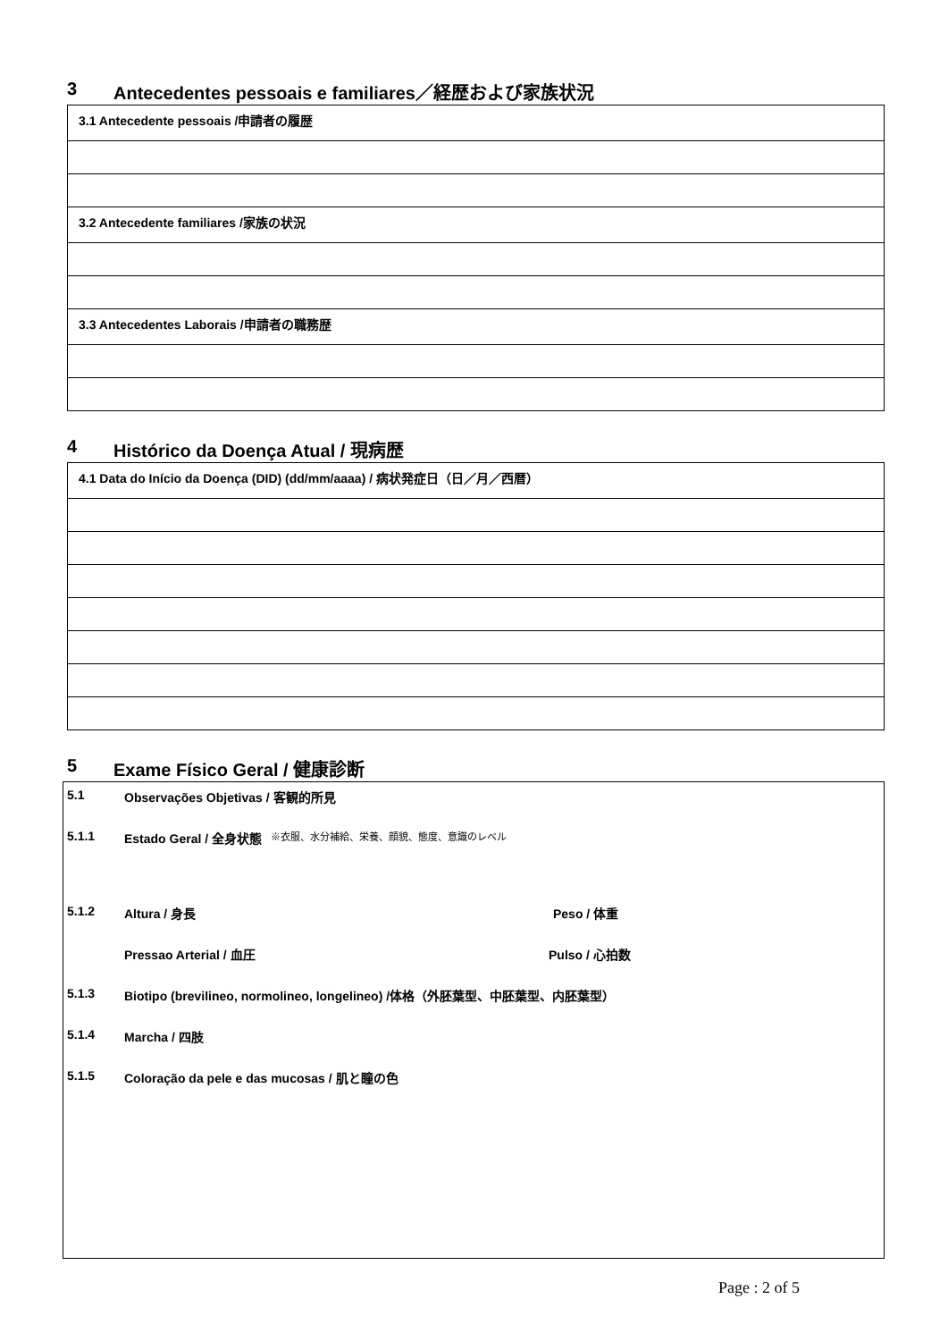3 Antecedentes pessoais e familiares／経歴および家族状況
| 3.1 Antecedente pessoais /申請者の履歴 |
| 3.2 Antecedente familiares /家族の状況 |
| 3.3 Antecedentes Laborais /申請者の職務歴 |
4 Histórico da Doença Atual / 現病歴
| 4.1 Data do Início da Doença (DID) (dd/mm/aaaa) / 病状発症日（日／月／西暦） |
5 Exame Físico Geral / 健康診断
5.1 Observações Objetivas / 客観的所見
5.1.1 Estado Geral / 全身状態 ※衣服、水分補給、栄養、顔貌、態度、意識のレベル
5.1.2 Altura / 身長 Peso / 体重
Pressao Arterial / 血圧 Pulso / 心拍数
5.1.3 Biotipo (brevilineo, normolineo, longelineo) /体格（外胚葉型、中胚葉型、内胚葉型）
5.1.4 Marcha / 四肢
5.1.5 Coloração da pele e das mucosas / 肌と瞳の色
Page : 2 of 5